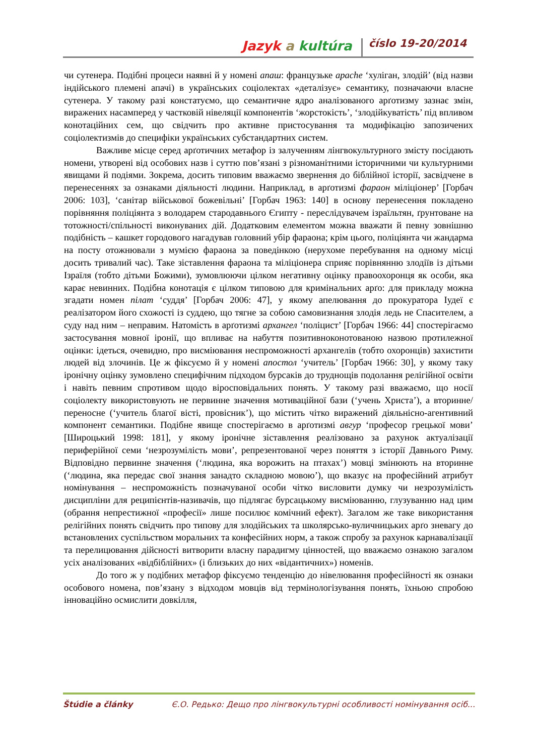Jazyk a kultúra číslo 19-20/2014
чи сутенера. Подібні процеси наявні й у номені апаш: французьке apache ‘хуліган, злодій’ (від назви індійського племені апачі) в українських соціолектах «деталізує» семантику, позначаючи власне сутенера. У такому разі констатуємо, що семантичне ядро аналізованого арґотизму зазнає змін, виражених насамперед у частковій нівеляції компонентів ‘жорстокість’, ‘злодійкуватість’ під впливом конотаційних сем, що свідчить про активне пристосування та модифікацію запозичених соціолектизмів до специфіки українських субстандартних систем.
Важливе місце серед арґотичних метафор із залученням лінгвокультурного змісту посідають номени, утворені від особових назв і суттю пов’язані з різноманітними історичними чи культурними явищами й подіями. Зокрема, досить типовим вважаємо звернення до біблійної історії, засвідчене в перенесеннях за ознаками діяльності людини. Наприклад, в арґотизмі фараон міліціонер’ [Горбач 2006: 103], ‘санітар військової божевільні’ [Горбач 1963: 140] в основу перенесення покладено порівняння поліціянта з володарем стародавнього Єгипту - переслідувачем ізраїльтян, ґрунтоване на тотожності/спільності виконуваних дій. Додатковим елементом можна вважати й певну зовнішню подібність – кашкет городового нагадував головний убір фараона; крім цього, поліціянта чи жандарма на посту отожнювали з мумією фараона за поведінкою (нерухоме перебування на одному місці досить тривалий час). Таке зіставлення фараона та міліціонера сприяє порівнянню злодіїв із дітьми Ізраїля (тобто дітьми Божими), зумовлюючи цілком негативну оцінку правоохоронця як особи, яка карає невинних. Подібна конотація є цілком типовою для кримінальних арґо: для прикладу можна згадати номен пілат ‘суддя’ [Горбач 2006: 47], у якому апелювання до прокуратора Іудеї є реалізатором його схожості із суддею, що тягне за собою самовизнання злодія ледь не Спасителем, а суду над ним – неправим. Натомість в арґотизмі архангел ‘поліцист’ [Горбач 1966: 44] спостерігаємо застосування мовної іронії, що впливає на набуття позитивноконотованою назвою протилежної оцінки: ідеться, очевидно, про висміювання неспроможності архангелів (тобто охоронців) захистити людей від злочинів. Це ж фіксуємо й у номені апостол ‘учитель’ [Горбач 1966: 30], у якому таку іронічну оцінку зумовлено специфічним підходом бурсаків до труднощів подолання релігійної освіти і навіть певним спротивом щодо віросповідальних понять. У такому разі вважаємо, що носії соціолекту використовують не первинне значення мотиваційної бази (‘учень Христа’), а вторинне/переносне (‘учитель благої вісті, провісник’), що містить чітко виражений діяльнісно-агентивний компонент семантики. Подібне явище спостерігаємо в арґотизмі авгур ‘професор грецької мови’ [Широцький 1998: 181], у якому іронічне зіставлення реалізовано за рахунок актуалізації периферійної семи ‘незрозумілість мови’, репрезентованої через поняття з історії Давнього Риму. Відповідно первинне значення (‘людина, яка ворожить на птахах’) мовці змінюють на вторинне (‘людина, яка передає свої знання занадто складною мовою’), що вказує на професійний атрибут номінування – неспроможність позначуваної особи чітко висловити думку чи незрозумілість дисципліни для реципієнтів-називачів, що підлягає бурсацькому висміюванню, глузуванню над цим (обрання непрестижної «професії» лише посилює комічний ефект). Загалом же таке використання релігійних понять свідчить про типову для злодійських та школярсько-вуличницьких арґо зневагу до встановлених суспільством моральних та конфесійних норм, а також спробу за рахунок карнавалізації та перелицювання дійсності витворити власну парадигму цінностей, що вважаємо ознакою загалом усіх аналізованих «відбіблійних» (і близьких до них «відантичних») номенів.
До того ж у подібних метафор фіксуємо тенденцію до нівелювання професійності як ознаки особового номена, пов’язану з відходом мовців від термінологізування понять, їхньою спробою інноваційно осмислити довкілля,
Štúdie a články Є.О. Редько: Дещо про лінгвокультурні особливості номінування осіб...